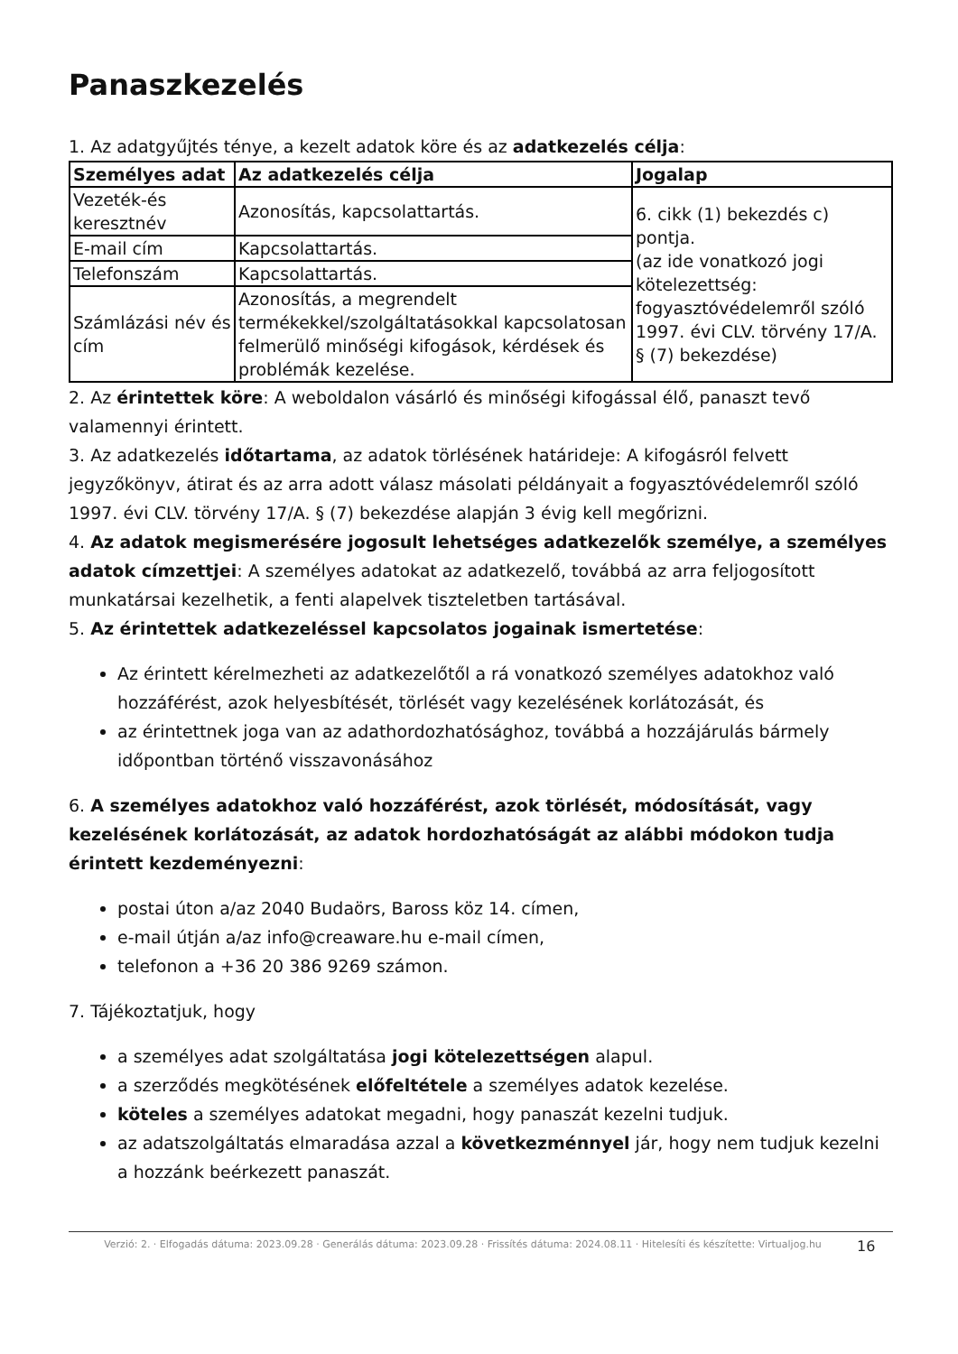Panaszkezelés
1. Az adatgyűjtés ténye, a kezelt adatok köre és az adatkezelés célja:
| Személyes adat | Az adatkezelés célja | Jogalap |
| --- | --- | --- |
| Vezeték-és keresztnév | Azonosítás, kapcsolattartás. | 6. cikk (1) bekezdés c) pontja. (az ide vonatkozó jogi kötelezettség: fogyasztóvédelemről szóló 1997. évi CLV. törvény 17/A. § (7) bekezdése) |
| E-mail cím | Kapcsolattartás. | |
| Telefonszám | Kapcsolattartás. | |
| Számlázási név és cím | Azonosítás, a megrendelt termékekkel/szolgáltatásokkal kapcsolatosan felmerülő minőségi kifogások, kérdések és problémák kezelése. | |
2. Az érintettek köre: A weboldalon vásárló és minőségi kifogással élő, panaszt tevő valamennyi érintett.
3. Az adatkezelés időtartama, az adatok törlésének határideje: A kifogásról felvett jegyzőkönyv, átirat és az arra adott válasz másolati példányait a fogyasztóvédelemről szóló 1997. évi CLV. törvény 17/A. § (7) bekezdése alapján 3 évig kell megőrizni.
4. Az adatok megismerésére jogosult lehetséges adatkezelők személye, a személyes adatok címzettjei: A személyes adatokat az adatkezelő, továbbá az arra feljogosított munkatársai kezelhetik, a fenti alapelvek tiszteletben tartásával.
5. Az érintettek adatkezeléssel kapcsolatos jogainak ismertetése:
Az érintett kérelmezheti az adatkezelőtől a rá vonatkozó személyes adatokhoz való hozzáférést, azok helyesbítését, törlését vagy kezelésének korlátozását, és
az érintettnek joga van az adathordozhatósághoz, továbbá a hozzájárulás bármely időpontban történő visszavonásához
6. A személyes adatokhoz való hozzáférést, azok törlését, módosítását, vagy kezelésének korlátozását, az adatok hordozhatóságát az alábbi módokon tudja érintett kezdeményezni:
postai úton a/az 2040 Budaörs, Baross köz 14. címen,
e-mail útján a/az info@creaware.hu e-mail címen,
telefonon a +36 20 386 9269 számon.
7. Tájékoztatjuk, hogy
a személyes adat szolgáltatása jogi kötelezettségen alapul.
a szerződés megkötésének előfeltétele a személyes adatok kezelése.
köteles a személyes adatokat megadni, hogy panaszát kezelni tudjuk.
az adatszolgáltatás elmaradása azzal a következménnyel jár, hogy nem tudjuk kezelni a hozzánk beérkezett panaszát.
Verzió: 2. · Elfogadás dátuma: 2023.09.28 · Generálás dátuma: 2023.09.28 · Frissítés dátuma: 2024.08.11 · Hitelesíti és készítette: Virtualjog.hu
16